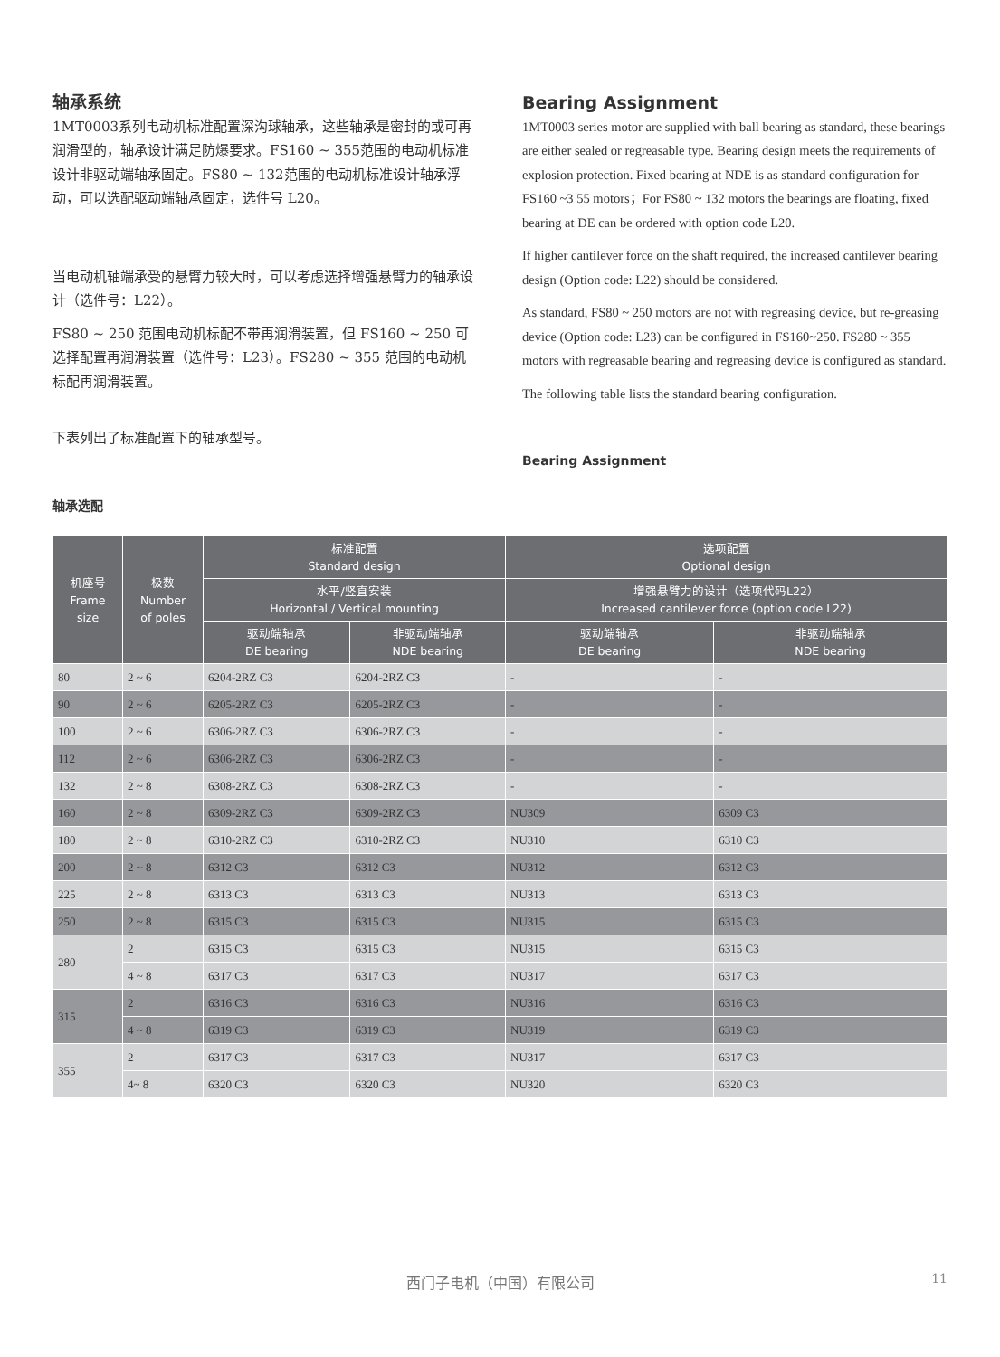轴承系统
1MT0003系列电动机标准配置深沟球轴承，这些轴承是密封的或可再润滑型的，轴承设计满足防爆要求。FS160 ~ 355范围的电动机标准设计非驱动端轴承固定。FS80 ~ 132范围的电动机标准设计轴承浮动，可以选配驱动端轴承固定，选件号 L20。
当电动机轴端承受的悬臂力较大时，可以考虑选择增强悬臂力的轴承设计（选件号：L22）。
FS80 ~ 250 范围电动机标配不带再润滑装置，但 FS160 ~ 250 可选择配置再润滑装置（选件号：L23）。FS280 ~ 355 范围的电动机标配再润滑装置。
下表列出了标准配置下的轴承型号。
轴承选配
Bearing Assignment
1MT0003 series motor are supplied with ball bearing as standard, these bearings are either sealed or regreasable type. Bearing design meets the requirements of explosion protection. Fixed bearing at NDE is as standard configuration for FS160 ~3 55 motors；For FS80 ~ 132 motors the bearings are floating, fixed bearing at DE can be ordered with option code L20.
If higher cantilever force on the shaft required, the increased cantilever bearing design (Option code: L22) should be considered.
As standard, FS80 ~ 250 motors are not with regreasing device, but re-greasing device (Option code: L23) can be configured in FS160~250. FS280 ~ 355 motors with regreasable bearing and regreasing device is configured as standard.
The following table lists the standard bearing configuration.
Bearing Assignment
| 机座号 Frame size | 极数 Number of poles | 标准配置 Standard design | | 选项配置 Optional design | |
| --- | --- | --- | --- | --- | --- |
| | | 水平/竖直安装 Horizontal / Vertical mounting | | 增强悬臂力的设计（选项代码L22） Increased cantilever force (option code L22) | |
| | | 驱动端轴承 DE bearing | 非驱动端轴承 NDE bearing | 驱动端轴承 DE bearing | 非驱动端轴承 NDE bearing |
| 80 | 2 ~ 6 | 6204-2RZ C3 | 6204-2RZ C3 | - | - |
| 90 | 2 ~ 6 | 6205-2RZ C3 | 6205-2RZ C3 | - | - |
| 100 | 2 ~ 6 | 6306-2RZ C3 | 6306-2RZ C3 | - | - |
| 112 | 2 ~ 6 | 6306-2RZ C3 | 6306-2RZ C3 | - | - |
| 132 | 2 ~ 8 | 6308-2RZ C3 | 6308-2RZ C3 | - | - |
| 160 | 2 ~ 8 | 6309-2RZ C3 | 6309-2RZ C3 | NU309 | 6309 C3 |
| 180 | 2 ~ 8 | 6310-2RZ C3 | 6310-2RZ C3 | NU310 | 6310 C3 |
| 200 | 2 ~ 8 | 6312 C3 | 6312 C3 | NU312 | 6312 C3 |
| 225 | 2 ~ 8 | 6313 C3 | 6313 C3 | NU313 | 6313 C3 |
| 250 | 2 ~ 8 | 6315 C3 | 6315 C3 | NU315 | 6315 C3 |
| 280 | 2 | 6315 C3 | 6315 C3 | NU315 | 6315 C3 |
| | 4 ~ 8 | 6317 C3 | 6317 C3 | NU317 | 6317 C3 |
| 315 | 2 | 6316 C3 | 6316 C3 | NU316 | 6316 C3 |
| | 4 ~ 8 | 6319 C3 | 6319 C3 | NU319 | 6319 C3 |
| 355 | 2 | 6317 C3 | 6317 C3 | NU317 | 6317 C3 |
| | 4~ 8 | 6320 C3 | 6320 C3 | NU320 | 6320 C3 |
西门子电机（中国）有限公司 11